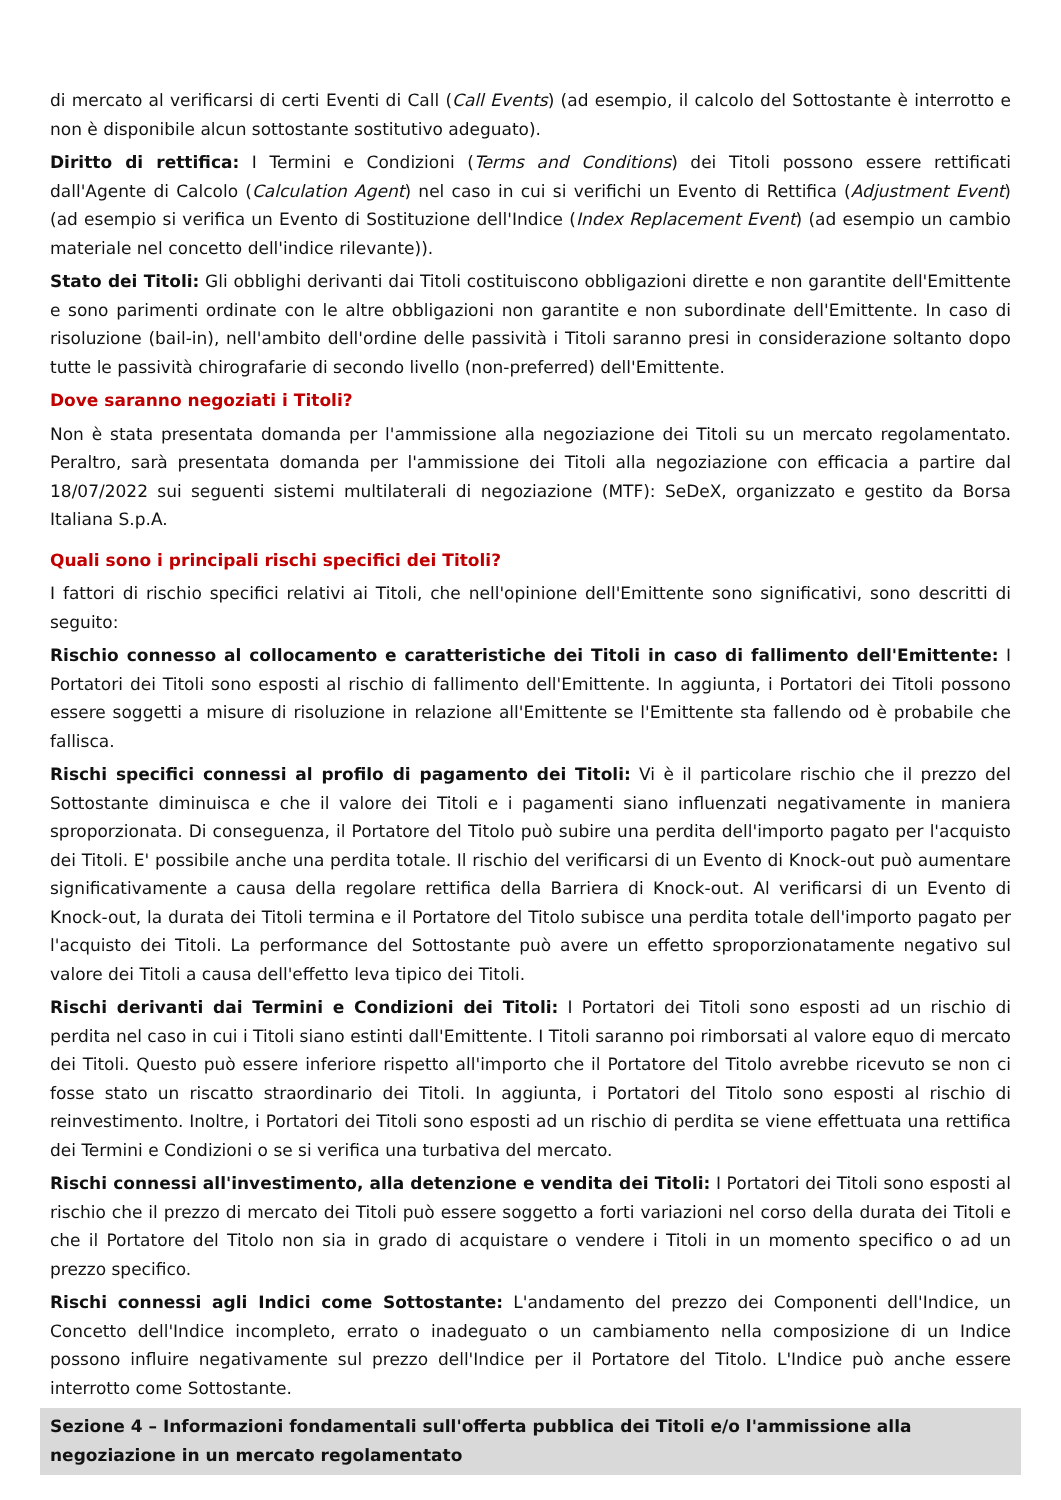di mercato al verificarsi di certi Eventi di Call (Call Events) (ad esempio, il calcolo del Sottostante è interrotto e non è disponibile alcun sottostante sostitutivo adeguato).
Diritto di rettifica: I Termini e Condizioni (Terms and Conditions) dei Titoli possono essere rettificati dall'Agente di Calcolo (Calculation Agent) nel caso in cui si verifichi un Evento di Rettifica (Adjustment Event) (ad esempio si verifica un Evento di Sostituzione dell'Indice (Index Replacement Event) (ad esempio un cambio materiale nel concetto dell'indice rilevante)).
Stato dei Titoli: Gli obblighi derivanti dai Titoli costituiscono obbligazioni dirette e non garantite dell'Emittente e sono parimenti ordinate con le altre obbligazioni non garantite e non subordinate dell'Emittente. In caso di risoluzione (bail-in), nell'ambito dell'ordine delle passività i Titoli saranno presi in considerazione soltanto dopo tutte le passività chirografarie di secondo livello (non-preferred) dell'Emittente.
Dove saranno negoziati i Titoli?
Non è stata presentata domanda per l'ammissione alla negoziazione dei Titoli su un mercato regolamentato. Peraltro, sarà presentata domanda per l'ammissione dei Titoli alla negoziazione con efficacia a partire dal 18/07/2022 sui seguenti sistemi multilaterali di negoziazione (MTF): SeDeX, organizzato e gestito da Borsa Italiana S.p.A.
Quali sono i principali rischi specifici dei Titoli?
I fattori di rischio specifici relativi ai Titoli, che nell'opinione dell'Emittente sono significativi, sono descritti di seguito:
Rischio connesso al collocamento e caratteristiche dei Titoli in caso di fallimento dell'Emittente: I Portatori dei Titoli sono esposti al rischio di fallimento dell'Emittente. In aggiunta, i Portatori dei Titoli possono essere soggetti a misure di risoluzione in relazione all'Emittente se l'Emittente sta fallendo od è probabile che fallisca.
Rischi specifici connessi al profilo di pagamento dei Titoli: Vi è il particolare rischio che il prezzo del Sottostante diminuisca e che il valore dei Titoli e i pagamenti siano influenzati negativamente in maniera sproporzionata. Di conseguenza, il Portatore del Titolo può subire una perdita dell'importo pagato per l'acquisto dei Titoli. E' possibile anche una perdita totale. Il rischio del verificarsi di un Evento di Knock-out può aumentare significativamente a causa della regolare rettifica della Barriera di Knock-out. Al verificarsi di un Evento di Knock-out, la durata dei Titoli termina e il Portatore del Titolo subisce una perdita totale dell'importo pagato per l'acquisto dei Titoli. La performance del Sottostante può avere un effetto sproporzionatamente negativo sul valore dei Titoli a causa dell'effetto leva tipico dei Titoli.
Rischi derivanti dai Termini e Condizioni dei Titoli: I Portatori dei Titoli sono esposti ad un rischio di perdita nel caso in cui i Titoli siano estinti dall'Emittente. I Titoli saranno poi rimborsati al valore equo di mercato dei Titoli. Questo può essere inferiore rispetto all'importo che il Portatore del Titolo avrebbe ricevuto se non ci fosse stato un riscatto straordinario dei Titoli. In aggiunta, i Portatori del Titolo sono esposti al rischio di reinvestimento. Inoltre, i Portatori dei Titoli sono esposti ad un rischio di perdita se viene effettuata una rettifica dei Termini e Condizioni o se si verifica una turbativa del mercato.
Rischi connessi all'investimento, alla detenzione e vendita dei Titoli: I Portatori dei Titoli sono esposti al rischio che il prezzo di mercato dei Titoli può essere soggetto a forti variazioni nel corso della durata dei Titoli e che il Portatore del Titolo non sia in grado di acquistare o vendere i Titoli in un momento specifico o ad un prezzo specifico.
Rischi connessi agli Indici come Sottostante: L'andamento del prezzo dei Componenti dell'Indice, un Concetto dell'Indice incompleto, errato o inadeguato o un cambiamento nella composizione di un Indice possono influire negativamente sul prezzo dell'Indice per il Portatore del Titolo. L'Indice può anche essere interrotto come Sottostante.
Sezione 4 – Informazioni fondamentali sull'offerta pubblica dei Titoli e/o l'ammissione alla negoziazione in un mercato regolamentato